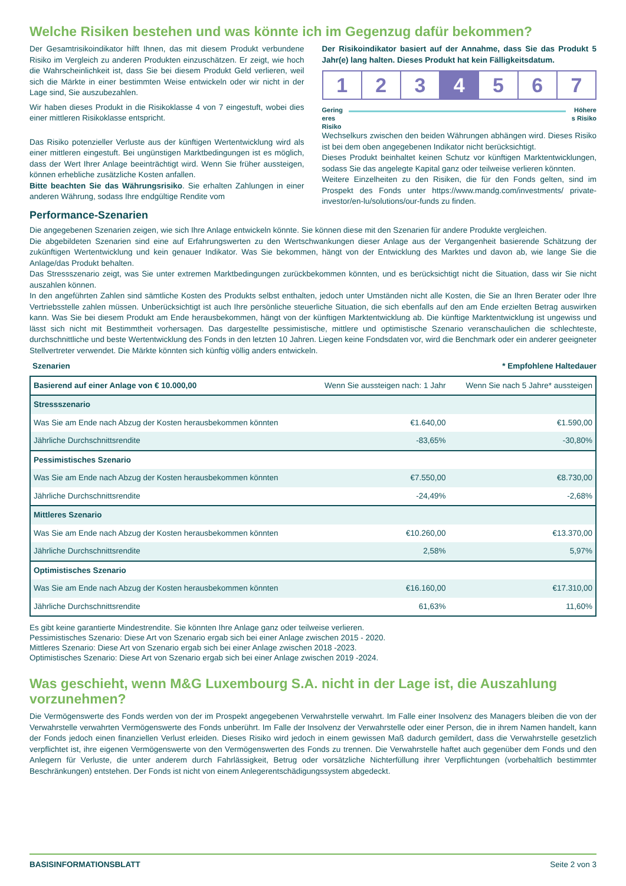Welche Risiken bestehen und was könnte ich im Gegenzug dafür bekommen?
Der Gesamtrisikoindikator hilft Ihnen, das mit diesem Produkt verbundene Risiko im Vergleich zu anderen Produkten einzuschätzen. Er zeigt, wie hoch die Wahrscheinlichkeit ist, dass Sie bei diesem Produkt Geld verlieren, weil sich die Märkte in einer bestimmten Weise entwickeln oder wir nicht in der Lage sind, Sie auszubezahlen.
Wir haben dieses Produkt in die Risikoklasse 4 von 7 eingestuft, wobei dies einer mittleren Risikoklasse entspricht.
Das Risiko potenzieller Verluste aus der künftigen Wertentwicklung wird als einer mittleren eingestuft. Bei ungünstigen Marktbedingungen ist es möglich, dass der Wert Ihrer Anlage beeinträchtigt wird. Wenn Sie früher aussteigen, können erhebliche zusätzliche Kosten anfallen.
Bitte beachten Sie das Währungsrisiko. Sie erhalten Zahlungen in einer anderen Währung, sodass Ihre endgültige Rendite vom
Performance-Szenarien
Der Risikoindikator basiert auf der Annahme, dass Sie das Produkt 5 Jahr(e) lang halten. Dieses Produkt hat kein Fälligkeitsdatum.
1 2 3 4 5 6 7
Gering
eres
Risiko Höhere
s Risiko
Wechselkurs zwischen den beiden Währungen abhängen wird. Dieses Risiko ist bei dem oben angegebenen Indikator nicht berücksichtigt.
Dieses Produkt beinhaltet keinen Schutz vor künftigen Marktentwicklungen, sodass Sie das angelegte Kapital ganz oder teilweise verlieren könnten.
Weitere Einzelheiten zu den Risiken, die für den Fonds gelten, sind im Prospekt des Fonds unter https://www.mandg.com/investments/ private-investor/en-lu/solutions/our-funds zu finden.
Die angegebenen Szenarien zeigen, wie sich Ihre Anlage entwickeln könnte. Sie können diese mit den Szenarien für andere Produkte vergleichen.
Die abgebildeten Szenarien sind eine auf Erfahrungswerten zu den Wertschwankungen dieser Anlage aus der Vergangenheit basierende Schätzung der zukünftigen Wertentwicklung und kein genauer Indikator. Was Sie bekommen, hängt von der Entwicklung des Marktes und davon ab, wie lange Sie die Anlage/das Produkt behalten.
Das Stressszenario zeigt, was Sie unter extremen Marktbedingungen zurückbekommen könnten, und es berücksichtigt nicht die Situation, dass wir Sie nicht auszahlen können.
In den angeführten Zahlen sind sämtliche Kosten des Produkts selbst enthalten, jedoch unter Umständen nicht alle Kosten, die Sie an Ihren Berater oder Ihre Vertriebsstelle zahlen müssen. Unberücksichtigt ist auch Ihre persönliche steuerliche Situation, die sich ebenfalls auf den am Ende erzielten Betrag auswirken kann. Was Sie bei diesem Produkt am Ende herausbekommen, hängt von der künftigen Marktentwicklung ab. Die künftige Marktentwicklung ist ungewiss und lässt sich nicht mit Bestimmtheit vorhersagen. Das dargestellte pessimistische, mittlere und optimistische Szenario veranschaulichen die schlechteste, durchschnittliche und beste Wertentwicklung des Fonds in den letzten 10 Jahren. Liegen keine Fondsdaten vor, wird die Benchmark oder ein anderer geeigneter Stellvertreter verwendet. Die Märkte könnten sich künftig völlig anders entwickeln.
Szenarien * Empfohlene Haltedauer
| Basierend auf einer Anlage von € 10.000,00 | Wenn Sie aussteigen nach: 1 Jahr | Wenn Sie nach 5 Jahre* aussteigen |
| --- | --- | --- |
| Stressszenario | | |
| Was Sie am Ende nach Abzug der Kosten herausbekommen könnten | €1.640,00 | €1.590,00 |
| Jährliche Durchschnittsrendite | -83,65% | -30,80% |
| Pessimistisches Szenario | | |
| Was Sie am Ende nach Abzug der Kosten herausbekommen könnten | €7.550,00 | €8.730,00 |
| Jährliche Durchschnittsrendite | -24,49% | -2,68% |
| Mittleres Szenario | | |
| Was Sie am Ende nach Abzug der Kosten herausbekommen könnten | €10.260,00 | €13.370,00 |
| Jährliche Durchschnittsrendite | 2,58% | 5,97% |
| Optimistisches Szenario | | |
| Was Sie am Ende nach Abzug der Kosten herausbekommen könnten | €16.160,00 | €17.310,00 |
| Jährliche Durchschnittsrendite | 61,63% | 11,60% |
Es gibt keine garantierte Mindestrendite. Sie könnten Ihre Anlage ganz oder teilweise verlieren.
Pessimistisches Szenario: Diese Art von Szenario ergab sich bei einer Anlage zwischen 2015 - 2020.
Mittleres Szenario: Diese Art von Szenario ergab sich bei einer Anlage zwischen 2018 -2023.
Optimistisches Szenario: Diese Art von Szenario ergab sich bei einer Anlage zwischen 2019 -2024.
Was geschieht, wenn M&G Luxembourg S.A. nicht in der Lage ist, die Auszahlung vorzunehmen?
Die Vermögenswerte des Fonds werden von der im Prospekt angegebenen Verwahrstelle verwahrt. Im Falle einer Insolvenz des Managers bleiben die von der Verwahrstelle verwahrten Vermögenswerte des Fonds unberührt. Im Falle der Insolvenz der Verwahrstelle oder einer Person, die in ihrem Namen handelt, kann der Fonds jedoch einen finanziellen Verlust erleiden. Dieses Risiko wird jedoch in einem gewissen Maß dadurch gemildert, dass die Verwahrstelle gesetzlich verpflichtet ist, ihre eigenen Vermögenswerte von den Vermögenswerten des Fonds zu trennen. Die Verwahrstelle haftet auch gegenüber dem Fonds und den Anlegern für Verluste, die unter anderem durch Fahrlässigkeit, Betrug oder vorsätzliche Nichterfüllung ihrer Verpflichtungen (vorbehaltlich bestimmter Beschränkungen) entstehen. Der Fonds ist nicht von einem Anlegerentschädigungssystem abgedeckt.
BASISINFORMATIONSBLATT Seite 2 von 3